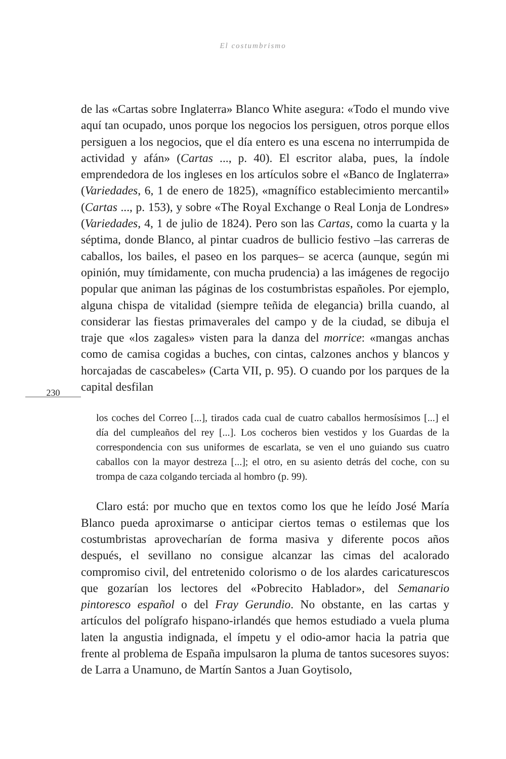El costumbrismo
de las «Cartas sobre Inglaterra» Blanco White asegura: «Todo el mundo vive aquí tan ocupado, unos porque los negocios los persiguen, otros porque ellos persiguen a los negocios, que el día entero es una escena no interrumpida de actividad y afán» (Cartas ..., p. 40). El escritor alaba, pues, la índole emprendedora de los ingleses en los artículos sobre el «Banco de Inglaterra» (Variedades, 6, 1 de enero de 1825), «magnífico establecimiento mercantil» (Cartas ..., p. 153), y sobre «The Royal Exchange o Real Lonja de Londres» (Variedades, 4, 1 de julio de 1824). Pero son las Cartas, como la cuarta y la séptima, donde Blanco, al pintar cuadros de bullicio festivo –las carreras de caballos, los bailes, el paseo en los parques– se acerca (aunque, según mi opinión, muy tímidamente, con mucha prudencia) a las imágenes de regocijo popular que animan las páginas de los costumbristas españoles. Por ejemplo, alguna chispa de vitalidad (siempre teñida de elegancia) brilla cuando, al considerar las fiestas primaverales del campo y de la ciudad, se dibuja el traje que «los zagales» visten para la danza del morrice: «mangas anchas como de camisa cogidas a buches, con cintas, calzones anchos y blancos y horcajadas de cascabeles» (Carta VII, p. 95). O cuando por los parques de la capital desfilan
230
los coches del Correo [...], tirados cada cual de cuatro caballos hermosísimos [...] el día del cumpleaños del rey [...]. Los cocheros bien vestidos y los Guardas de la correspondencia con sus uniformes de escarlata, se ven el uno guiando sus cuatro caballos con la mayor destreza [...]; el otro, en su asiento detrás del coche, con su trompa de caza colgando terciada al hombro (p. 99).
Claro está: por mucho que en textos como los que he leído José María Blanco pueda aproximarse o anticipar ciertos temas o estilemas que los costumbristas aprovecharían de forma masiva y diferente pocos años después, el sevillano no consigue alcanzar las cimas del acalorado compromiso civil, del entretenido colorismo o de los alardes caricaturescos que gozarían los lectores del «Pobrecito Hablador», del Semanario pintoresco español o del Fray Gerundio. No obstante, en las cartas y artículos del polígrafo hispano-irlandés que hemos estudiado a vuela pluma laten la angustia indignada, el ímpetu y el odio-amor hacia la patria que frente al problema de España impulsaron la pluma de tantos sucesores suyos: de Larra a Unamuno, de Martín Santos a Juan Goytisolo,